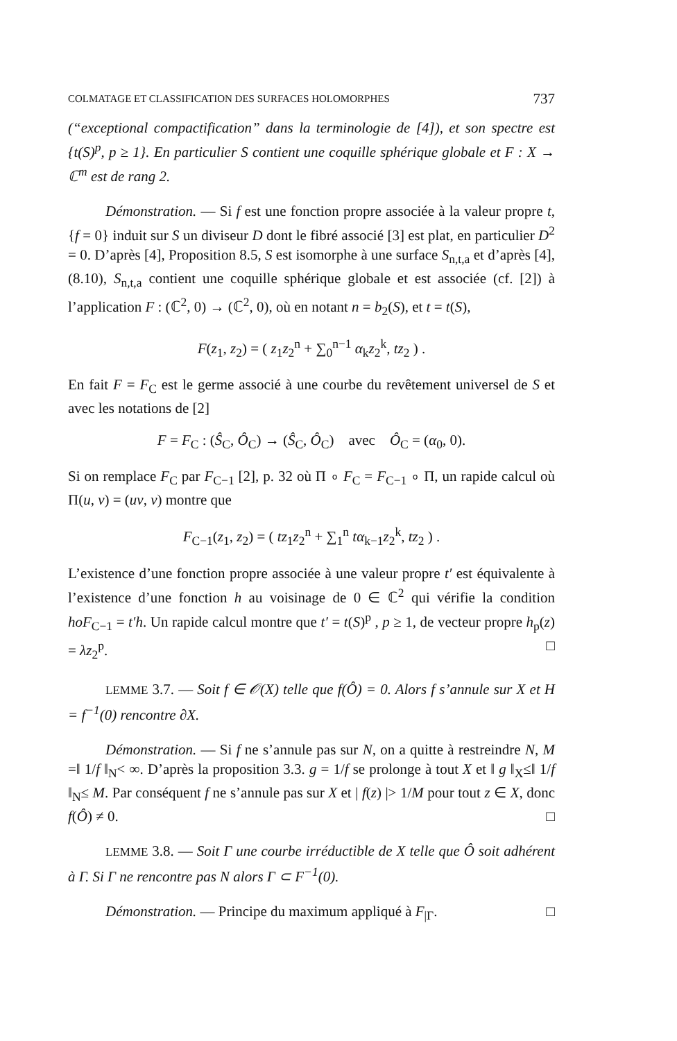COLMATAGE ET CLASSIFICATION DES SURFACES HOLOMORPHES 737
(“exceptional compactification” dans la terminologie de [4]), et son spectre est {t(S)<sup>p</sup>, p ≥ 1}. En particulier S contient une coquille sphérique globale et F : X → ℂ<sup>m</sup> est de rang 2.
Démonstration. — Si f est une fonction propre associée à la valeur propre t, {f = 0} induit sur S un diviseur D dont le fibré associé [3] est plat, en particulier D<sup>2</sup> = 0. D’après [4], Proposition 8.5, S est isomorphe à une surface S<sub>n,t,a</sub> et d’après [4], (8.10), S<sub>n,t,a</sub> contient une coquille sphérique globale et est associée (cf. [2]) à l’application F : (ℂ<sup>2</sup>, 0) → (ℂ<sup>2</sup>, 0), où en notant n = b<sub>2</sub>(S), et t = t(S),
F(z<sub>1</sub>, z<sub>2</sub>) = ( z<sub>1</sub>z<sub>2</sub><sup>n</sup> + ∑<sub>0</sub><sup>n−1</sup> α<sub>k</sub>z<sub>2</sub><sup>k</sup>, tz<sub>2</sub> ) .
En fait F = F<sub>C</sub> est le germe associé à une courbe du revêtement universel de S et avec les notations de [2]
F = F<sub>C</sub> : (Ŝ<sub>C</sub>, Ô<sub>C</sub>) → (Ŝ<sub>C</sub>, Ô<sub>C</sub>) avec Ô<sub>C</sub> = (α<sub>0</sub>, 0).
Si on remplace F<sub>C</sub> par F<sub>C−1</sub> [2], p. 32 où Π ∘ F<sub>C</sub> = F<sub>C−1</sub> ∘ Π, un rapide calcul où Π(u, v) = (uv, v) montre que
F<sub>C−1</sub>(z<sub>1</sub>, z<sub>2</sub>) = ( tz<sub>1</sub>z<sub>2</sub><sup>n</sup> + ∑<sub>1</sub><sup>n</sup> tα<sub>k−1</sub>z<sub>2</sub><sup>k</sup>, tz<sub>2</sub> ) .
L’existence d’une fonction propre associée à une valeur propre t′ est équivalente à l’existence d’une fonction h au voisinage de 0 ∈ ℂ<sup>2</sup> qui vérifie la condition hoF<sub>C−1</sub> = t′h. Un rapide calcul montre que t′ = t(S)<sup>p</sup> , p ≥ 1, de vecteur propre h<sub>p</sub>(z) = λz<sub>2</sub><sup>p</sup>. □
LEMME 3.7. — Soit f ∈ 𝒪(X) telle que f(Ô) = 0. Alors f s’annule sur X et H = f<sup>−1</sup>(0) rencontre ∂X.
Démonstration. — Si f ne s’annule pas sur N, on a quitte à restreindre N, M =‖ 1/f ‖<sub>N</sub>< ∞. D’après la proposition 3.3. g = 1/f se prolonge à tout X et ‖ g ‖<sub>X</sub>≤‖ 1/f ‖<sub>N</sub>≤ M. Par conséquent f ne s’annule pas sur X et | f(z) |> 1/M pour tout z ∈ X, donc f(Ô) ≠ 0. □
LEMME 3.8. — Soit Γ une courbe irréductible de X telle que Ô soit adhérent à Γ. Si Γ ne rencontre pas N alors Γ ⊂ F<sup>−1</sup>(0).
Démonstration. — Principe du maximum appliqué à F<sub>|Γ</sub>. □